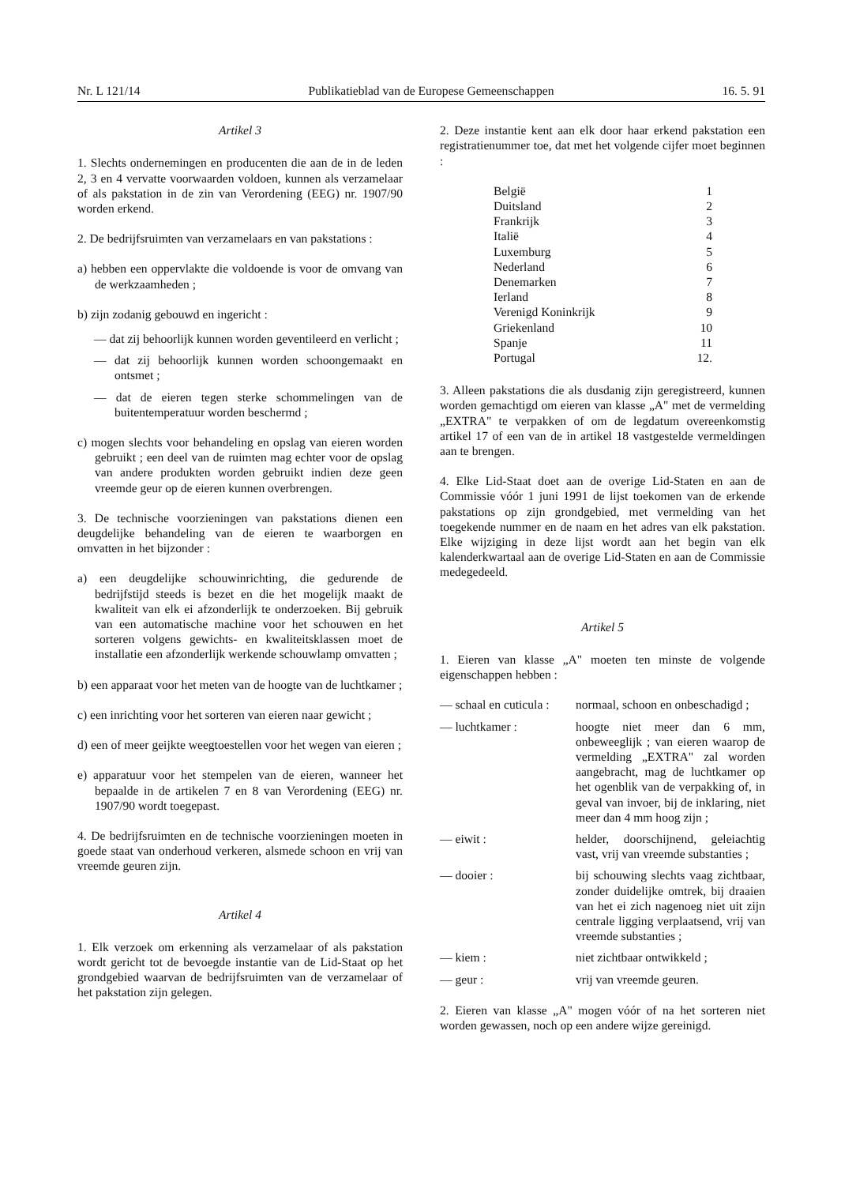Nr. L 121/14 Publikatieblad van de Europese Gemeenschappen 16. 5. 91
Artikel 3
1. Slechts ondernemingen en producenten die aan de in de leden 2, 3 en 4 vervatte voorwaarden voldoen, kunnen als verzamelaar of als pakstation in de zin van Verordening (EEG) nr. 1907/90 worden erkend.
2. De bedrijfsruimten van verzamelaars en van pakstations :
a) hebben een oppervlakte die voldoende is voor de omvang van de werkzaamheden ;
b) zijn zodanig gebouwd en ingericht :
— dat zij behoorlijk kunnen worden geventileerd en verlicht ;
— dat zij behoorlijk kunnen worden schoongemaakt en ontsmet ;
— dat de eieren tegen sterke schommelingen van de buitentemperatuur worden beschermd ;
c) mogen slechts voor behandeling en opslag van eieren worden gebruikt ; een deel van de ruimten mag echter voor de opslag van andere produkten worden gebruikt indien deze geen vreemde geur op de eieren kunnen overbrengen.
3. De technische voorzieningen van pakstations dienen een deugdelijke behandeling van de eieren te waarborgen en omvatten in het bijzonder :
a) een deugdelijke schouwinrichting, die gedurende de bedrijfstijd steeds is bezet en die het mogelijk maakt de kwaliteit van elk ei afzonderlijk te onderzoeken. Bij gebruik van een automatische machine voor het schouwen en het sorteren volgens gewichts- en kwaliteitsklassen moet de installatie een afzonderlijk werkende schouwlamp omvatten ;
b) een apparaat voor het meten van de hoogte van de luchtkamer ;
c) een inrichting voor het sorteren van eieren naar gewicht ;
d) een of meer geijkte weegtoestellen voor het wegen van eieren ;
e) apparatuur voor het stempelen van de eieren, wanneer het bepaalde in de artikelen 7 en 8 van Verordening (EEG) nr. 1907/90 wordt toegepast.
4. De bedrijfsruimten en de technische voorzieningen moeten in goede staat van onderhoud verkeren, alsmede schoon en vrij van vreemde geuren zijn.
Artikel 4
1. Elk verzoek om erkenning als verzamelaar of als pakstation wordt gericht tot de bevoegde instantie van de Lid-Staat op het grondgebied waarvan de bedrijfsruimten van de verzamelaar of het pakstation zijn gelegen.
2. Deze instantie kent aan elk door haar erkend pakstation een registratienummer toe, dat met het volgende cijfer moet beginnen :
| België | 1 |
| Duitsland | 2 |
| Frankrijk | 3 |
| Italië | 4 |
| Luxemburg | 5 |
| Nederland | 6 |
| Denemarken | 7 |
| Ierland | 8 |
| Verenigd Koninkrijk | 9 |
| Griekenland | 10 |
| Spanje | 11 |
| Portugal | 12. |
3. Alleen pakstations die als dusdanig zijn geregistreerd, kunnen worden gemachtigd om eieren van klasse „A" met de vermelding „EXTRA" te verpakken of om de legdatum overeenkomstig artikel 17 of een van de in artikel 18 vastgestelde vermeldingen aan te brengen.
4. Elke Lid-Staat doet aan de overige Lid-Staten en aan de Commissie vóór 1 juni 1991 de lijst toekomen van de erkende pakstations op zijn grondgebied, met vermelding van het toegekende nummer en de naam en het adres van elk pakstation. Elke wijziging in deze lijst wordt aan het begin van elk kalenderkwartaal aan de overige Lid-Staten en aan de Commissie medegedeeld.
Artikel 5
1. Eieren van klasse „A" moeten ten minste de volgende eigenschappen hebben :
| — schaal en cuticula : | normaal, schoon en onbeschadigd ; |
| — luchtkamer : | hoogte niet meer dan 6 mm, onbeweeglijk ; van eieren waarop de vermelding „EXTRA" zal worden aangebracht, mag de luchtkamer op het ogenblik van de verpakking of, in geval van invoer, bij de inklaring, niet meer dan 4 mm hoog zijn ; |
| — eiwit : | helder, doorschijnend, geleiachtig vast, vrij van vreemde substanties ; |
| — dooier : | bij schouwing slechts vaag zichtbaar, zonder duidelijke omtrek, bij draaien van het ei zich nagenoeg niet uit zijn centrale ligging verplaatsend, vrij van vreemde substanties ; |
| — kiem : | niet zichtbaar ontwikkeld ; |
| — geur : | vrij van vreemde geuren. |
2. Eieren van klasse „A" mogen vóór of na het sorteren niet worden gewassen, noch op een andere wijze gereinigd.